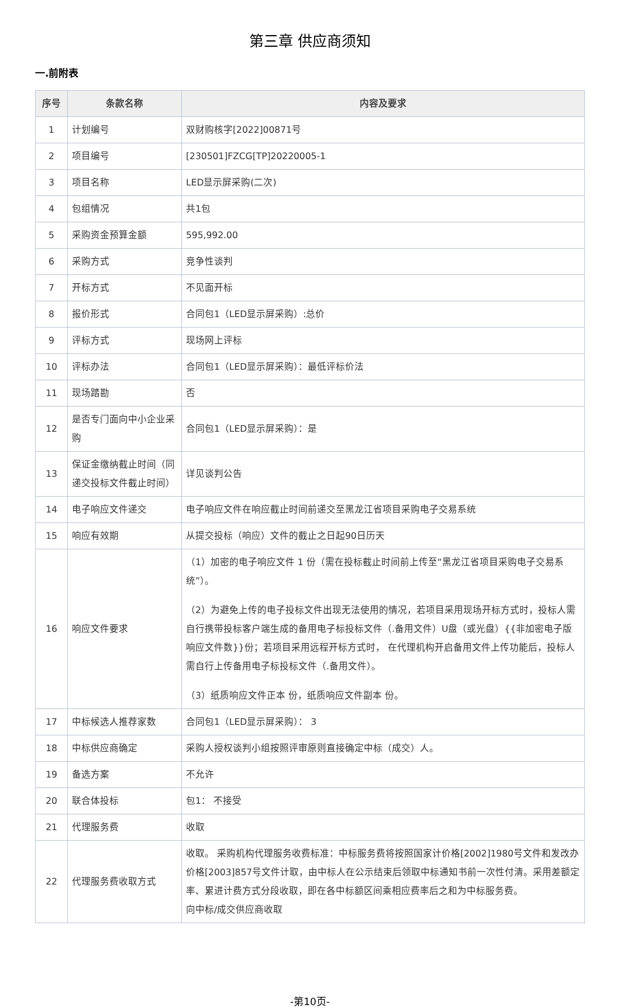第三章 供应商须知
一.前附表
| 序号 | 条款名称 | 内容及要求 |
| --- | --- | --- |
| 1 | 计划编号 | 双财购核字[2022]00871号 |
| 2 | 项目编号 | [230501]FZCG[TP]20220005-1 |
| 3 | 项目名称 | LED显示屏采购(二次) |
| 4 | 包组情况 | 共1包 |
| 5 | 采购资金预算金额 | 595,992.00 |
| 6 | 采购方式 | 竞争性谈判 |
| 7 | 开标方式 | 不见面开标 |
| 8 | 报价形式 | 合同包1（LED显示屏采购）:总价 |
| 9 | 评标方式 | 现场网上评标 |
| 10 | 评标办法 | 合同包1（LED显示屏采购）：最低评标价法 |
| 11 | 现场踏勘 | 否 |
| 12 | 是否专门面向中小企业采购 | 合同包1（LED显示屏采购）：是 |
| 13 | 保证金缴纳截止时间（同递交投标文件截止时间） | 详见谈判公告 |
| 14 | 电子响应文件递交 | 电子响应文件在响应截止时间前递交至黑龙江省项目采购电子交易系统 |
| 15 | 响应有效期 | 从提交投标（响应）文件的截止之日起90日历天 |
| 16 | 响应文件要求 | （1）加密的电子响应文件 1 份（需在投标截止时间前上传至“黑龙江省项目采购电子交易系统”）。 （2）为避免上传的电子投标文件出现无法使用的情况，若项目采用现场开标方式时，投标人需自行携带投标客户端生成的备用电子标投标文件（.备用文件）U盘（或光盘）{{非加密电子版响应文件数}}份；若项目采用远程开标方式时， 在代理机构开启备用文件上传功能后，投标人需自行上传备用电子标投标文件（.备用文件）。 （3）纸质响应文件正本 份，纸质响应文件副本 份。 |
| 17 | 中标候选人推荐家数 | 合同包1（LED显示屏采购）： 3 |
| 18 | 中标供应商确定 | 采购人授权谈判小组按照评审原则直接确定中标（成交）人。 |
| 19 | 备选方案 | 不允许 |
| 20 | 联合体投标 | 包1： 不接受 |
| 21 | 代理服务费 | 收取 |
| 22 | 代理服务费收取方式 | 收取。 采购机构代理服务收费标准：中标服务费将按照国家计价格[2002]1980号文件和发改办价格[2003]857号文件计取，由中标人在公示结束后领取中标通知书前一次性付清。采用差额定率、累进计费方式分段收取，即在各中标额区间乘相应费率后之和为中标服务费。 向中标/成交供应商收取 |
-第10页-